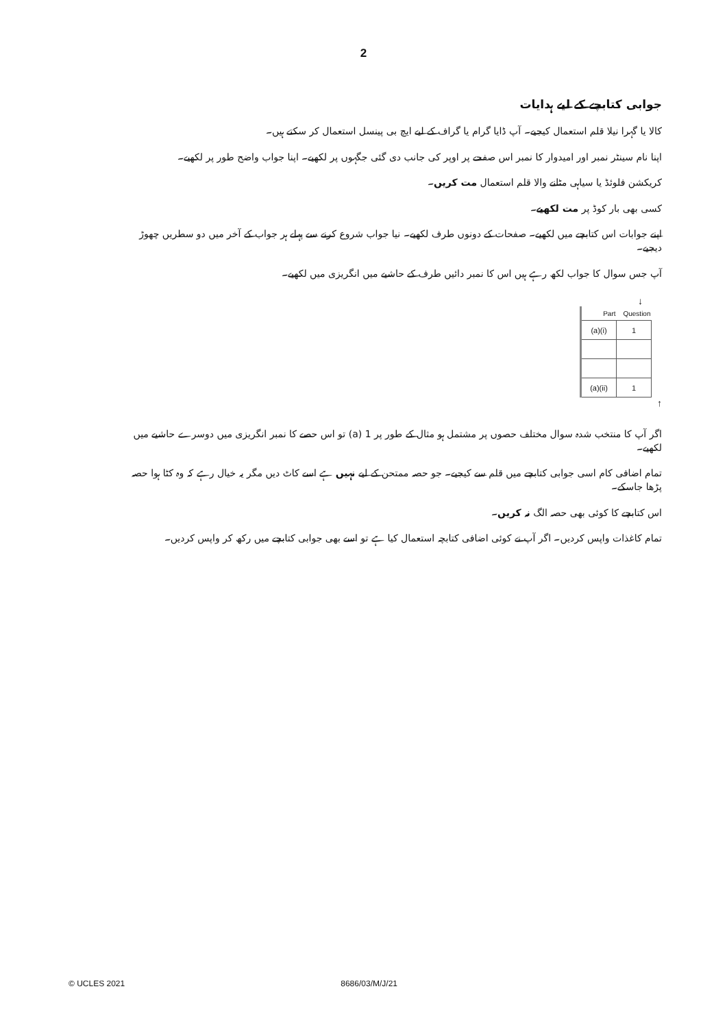2
جوابی کتابچے کے لیے ہدایات
کالا یا گہرا نیلا قلم استعمال کیجیے۔ آپ ڈایا گرام یا گراف کے لیے ایچ بی پینسل استعمال کر سکتے ہیں۔
اپنا نام سینٹر نمبر اور امیدوار کا نمبر اس صفحے پر اوپر کی جانب دی گئی جگہوں پر لکھیے۔ اپنا جواب واضح طور پر لکھیے۔
کریکشن فلوئڈ یا سیاہی مٹانے والا قلم استعمال مت کریں۔
کسی بھی بار کوڈ پر مت لکھیے۔
اپنے جوابات اس کتابچے میں لکھیے۔ صفحات کے دونوں طرف لکھیے۔ نیا جواب شروع کرنے سے پہلے ہر جواب کے آخر میں دو سطریں چھوڑ دیجیے۔
آپ جس سوال کا جواب لکھ رہے ہیں اس کا نمبر دائیں طرف کے حاشیے میں انگریزی میں لکھیے۔
↓
| Part | Question |
| --- | --- |
| (a)(i) | 1 |
| (a)(ii) | 1 |
↑
اگر آپ کا منتخب شدہ سوال مختلف حصوں پر مشتمل ہو مثال کے طور پر 1 (a) تو اس حصے کا نمبر انگریزی میں دوسرے حاشیے میں لکھیے۔
تمام اضافی کام اسی جوابی کتابچے میں قلم سے کیجیے۔ جو حصہ ممتحن کے لیے نہیں ہے اسے کاٹ دیں مگر یہ خیال رہے کہ وہ کٹا ہوا حصہ پڑھا جاسکے۔
اس کتابچے کا کوئی بھی حصہ الگ نہ کریں۔
تمام کاغذات واپس کردیں۔ اگر آپ نے کوئی اضافی کتابچہ استعمال کیا ہے تو اسے بھی جوابی کتابچے میں رکھ کر واپس کردیں۔
© UCLES 2021 8686/03/M/J/21